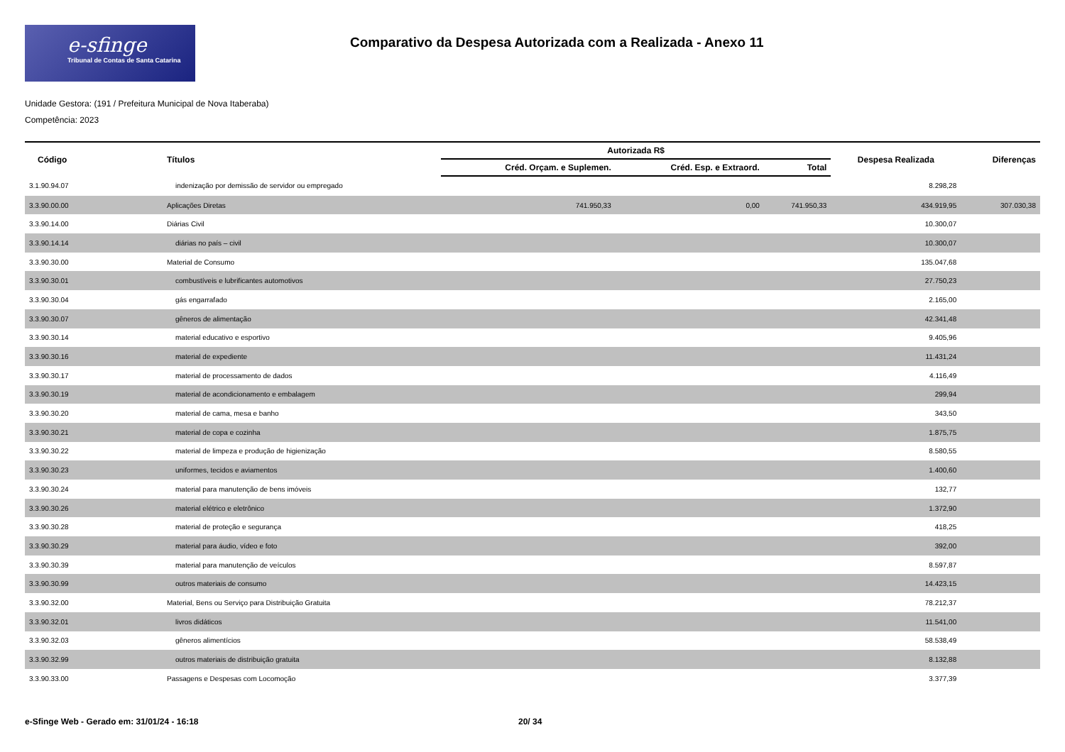e-sfinge
Tribunal de Contas de Santa Catarina
Comparativo da Despesa Autorizada com a Realizada - Anexo 11
Unidade Gestora: (191 / Prefeitura Municipal de Nova Itaberaba)
Competência: 2023
| Código | Títulos | Autorizada R$ | | | Despesa Realizada | Diferenças |
| --- | --- | --- | --- | --- | --- | --- |
| | | Créd. Orçam. e Suplemen. | Créd. Esp. e Extraord. | Total | | |
| 3.1.90.94.07 | indenização por demissão de servidor ou empregado | | | | 8.298,28 | |
| 3.3.90.00.00 | Aplicações Diretas | 741.950,33 | 0,00 | 741.950,33 | 434.919,95 | 307.030,38 |
| 3.3.90.14.00 | Diárias Civil | | | | 10.300,07 | |
| 3.3.90.14.14 | diárias no país – civil | | | | 10.300,07 | |
| 3.3.90.30.00 | Material de Consumo | | | | 135.047,68 | |
| 3.3.90.30.01 | combustíveis e lubrificantes automotivos | | | | 27.750,23 | |
| 3.3.90.30.04 | gás engarrafado | | | | 2.165,00 | |
| 3.3.90.30.07 | gêneros de alimentação | | | | 42.341,48 | |
| 3.3.90.30.14 | material educativo e esportivo | | | | 9.405,96 | |
| 3.3.90.30.16 | material de expediente | | | | 11.431,24 | |
| 3.3.90.30.17 | material de processamento de dados | | | | 4.116,49 | |
| 3.3.90.30.19 | material de acondicionamento e embalagem | | | | 299,94 | |
| 3.3.90.30.20 | material de cama, mesa e banho | | | | 343,50 | |
| 3.3.90.30.21 | material de copa e cozinha | | | | 1.875,75 | |
| 3.3.90.30.22 | material de limpeza e produção de higienização | | | | 8.580,55 | |
| 3.3.90.30.23 | uniformes, tecidos e aviamentos | | | | 1.400,60 | |
| 3.3.90.30.24 | material para manutenção de bens imóveis | | | | 132,77 | |
| 3.3.90.30.26 | material elétrico e eletrônico | | | | 1.372,90 | |
| 3.3.90.30.28 | material de proteção e segurança | | | | 418,25 | |
| 3.3.90.30.29 | material para áudio, vídeo e foto | | | | 392,00 | |
| 3.3.90.30.39 | material para manutenção de veículos | | | | 8.597,87 | |
| 3.3.90.30.99 | outros materiais de consumo | | | | 14.423,15 | |
| 3.3.90.32.00 | Material, Bens ou Serviço para Distribuição Gratuita | | | | 78.212,37 | |
| 3.3.90.32.01 | livros didáticos | | | | 11.541,00 | |
| 3.3.90.32.03 | gêneros alimentícios | | | | 58.538,49 | |
| 3.3.90.32.99 | outros materiais de distribuição gratuita | | | | 8.132,88 | |
| 3.3.90.33.00 | Passagens e Despesas com Locomoção | | | | 3.377,39 | |
e-Sfinge Web - Gerado em: 31/01/24 - 16:18 20/ 34